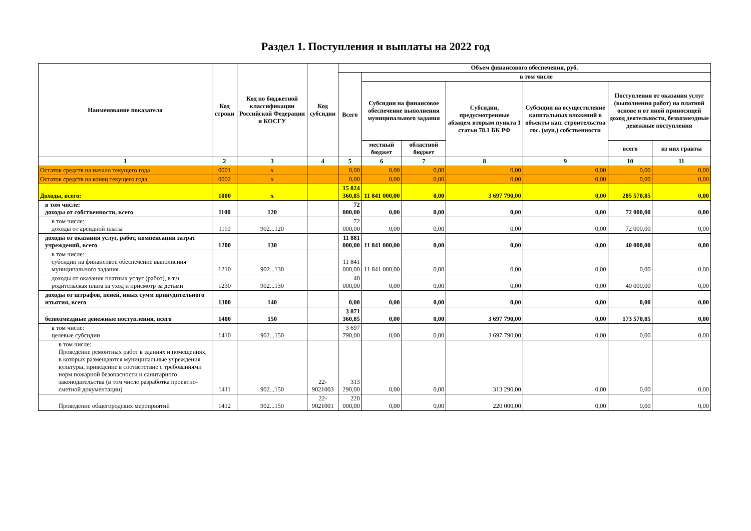Раздел 1. Поступления и выплаты на 2022 год
| Наименование показателя | Код строки | Код по бюджетной классификации Российской Федерации и КОСГУ | Код субсидии | Объем финансового обеспечения, руб. | | | | | | |
| --- | --- | --- | --- | --- | --- | --- | --- | --- | --- | --- |
| | | | | Всего | в том числе | | | | | |
| | | | | | Субсидии на финансовое обеспечение выполнения муниципального задания | | Субсидии, предусмотренные абзацем вторым пункта 1 статьи 78.1 БК РФ | Субсидии на осуществление капитальных вложений в объекты кап. строительства гос. (мун.) собственности | Поступления от оказания услуг (выполнения работ) на платной основе и от иной приносящей доход деятельности, безвозмездные денежные поступления | |
| | | | | | местный бюджет | областной бюджет | | | всего | из них гранты |
| 1 | 2 | 3 | 4 | 5 | 6 | 7 | 8 | 9 | 10 | 11 |
| Остаток средств на начало текущего года | 0001 | x | | 0,00 | 0,00 | 0,00 | 0,00 | 0,00 | 0,00 | 0,00 |
| Остаток средств на конец текущего года | 0002 | x | | 0,00 | 0,00 | 0,00 | 0,00 | 0,00 | 0,00 | 0,00 |
| Доходы, всего: | 1000 | x | | 15 824 360,85 | 11 841 000,00 | 0,00 | 3 697 790,00 | 0,00 | 285 570,85 | 0,00 |
| в том числе: доходы от собственности, всего | 1100 | 120 | | 72 000,00 | 0,00 | 0,00 | 0,00 | 0,00 | 72 000,00 | 0,00 |
| в том числе: доходы от арендной платы | 1110 | 902...120 | | 72 000,00 | 0,00 | 0,00 | 0,00 | 0,00 | 72 000,00 | 0,00 |
| доходы от оказания услуг, работ, компенсации затрат учреждений, всего | 1200 | 130 | | 11 881 000,00 | 11 841 000,00 | 0,00 | 0,00 | 0,00 | 40 000,00 | 0,00 |
| в том числе: субсидии на финансовое обеспечение выполнения муниципального задания | 1210 | 902...130 | | 11 841 000,00 | 11 841 000,00 | 0,00 | 0,00 | 0,00 | 0,00 | 0,00 |
| доходы от оказания платных услуг (работ), в т.ч. родительская плата за уход и присмотр за детьми | 1230 | 902...130 | | 40 000,00 | 0,00 | 0,00 | 0,00 | 0,00 | 40 000,00 | 0,00 |
| доходы от штрафов, пеней, иных сумм принудительного изъятия, всего | 1300 | 140 | | 0,00 | 0,00 | 0,00 | 0,00 | 0,00 | 0,00 | 0,00 |
| безвозмездные денежные поступления, всего | 1400 | 150 | | 3 871 360,85 | 0,00 | 0,00 | 3 697 790,00 | 0,00 | 173 570,85 | 0,00 |
| в том числе: целевые субсидии | 1410 | 902...150 | | 3 697 790,00 | 0,00 | 0,00 | 3 697 790,00 | 0,00 | 0,00 | 0,00 |
| в том числе: Проведение ремонтных работ в зданиях и помещениях, в которых размещаются муниципальные учреждения культуры, приведение в соответствие с требованиями норм пожарной безопасности и санитарного законодательства (в том числе разработка проектно-сметной документации) | 1411 | 902...150 | 22-9021003 | 313 290,00 | 0,00 | 0,00 | 313 290,00 | 0,00 | 0,00 | 0,00 |
| Проведение общегородских мероприятий | 1412 | 902...150 | 22-9021001 | 220 000,00 | 0,00 | 0,00 | 220 000,00 | 0,00 | 0,00 | 0,00 |